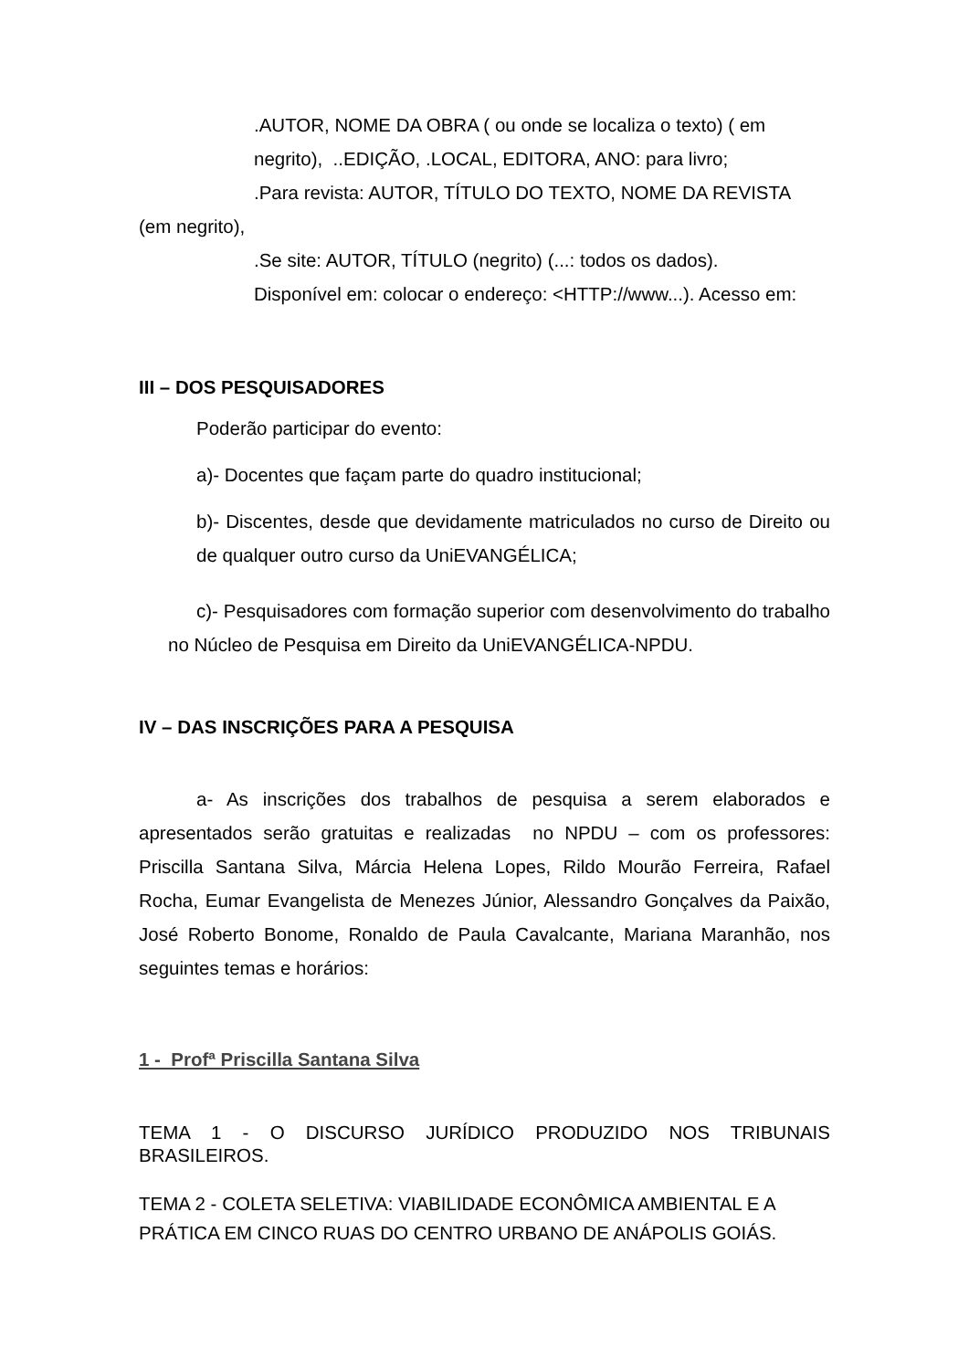.AUTOR, NOME DA OBRA ( ou onde se localiza o texto) ( em
negrito), ..EDIÇÃO, .LOCAL, EDITORA, ANO: para livro;
.Para revista: AUTOR, TÍTULO DO TEXTO, NOME DA REVISTA
(em negrito),
.Se site: AUTOR, TÍTULO (negrito) (...: todos os dados).
Disponível em: colocar o endereço: <HTTP://www...). Acesso em:
III – DOS PESQUISADORES
Poderão participar do evento:
a)- Docentes que façam parte do quadro institucional;
b)- Discentes, desde que devidamente matriculados no curso de Direito ou de qualquer outro curso da UniEVANGÉLICA;
c)- Pesquisadores com formação superior com desenvolvimento do trabalho no Núcleo de Pesquisa em Direito da UniEVANGÉLICA-NPDU.
IV – DAS INSCRIÇÕES PARA A PESQUISA
a- As inscrições dos trabalhos de pesquisa a serem elaborados e apresentados serão gratuitas e realizadas no NPDU – com os professores: Priscilla Santana Silva, Márcia Helena Lopes, Rildo Mourão Ferreira, Rafael Rocha, Eumar Evangelista de Menezes Júnior, Alessandro Gonçalves da Paixão, José Roberto Bonome, Ronaldo de Paula Cavalcante, Mariana Maranhão, nos seguintes temas e horários:
1 - Profª Priscilla Santana Silva
TEMA 1 - O DISCURSO JURÍDICO PRODUZIDO NOS TRIBUNAIS BRASILEIROS.
TEMA 2 - COLETA SELETIVA: VIABILIDADE ECONÔMICA AMBIENTAL E A PRÁTICA EM CINCO RUAS DO CENTRO URBANO DE ANÁPOLIS GOIÁS.